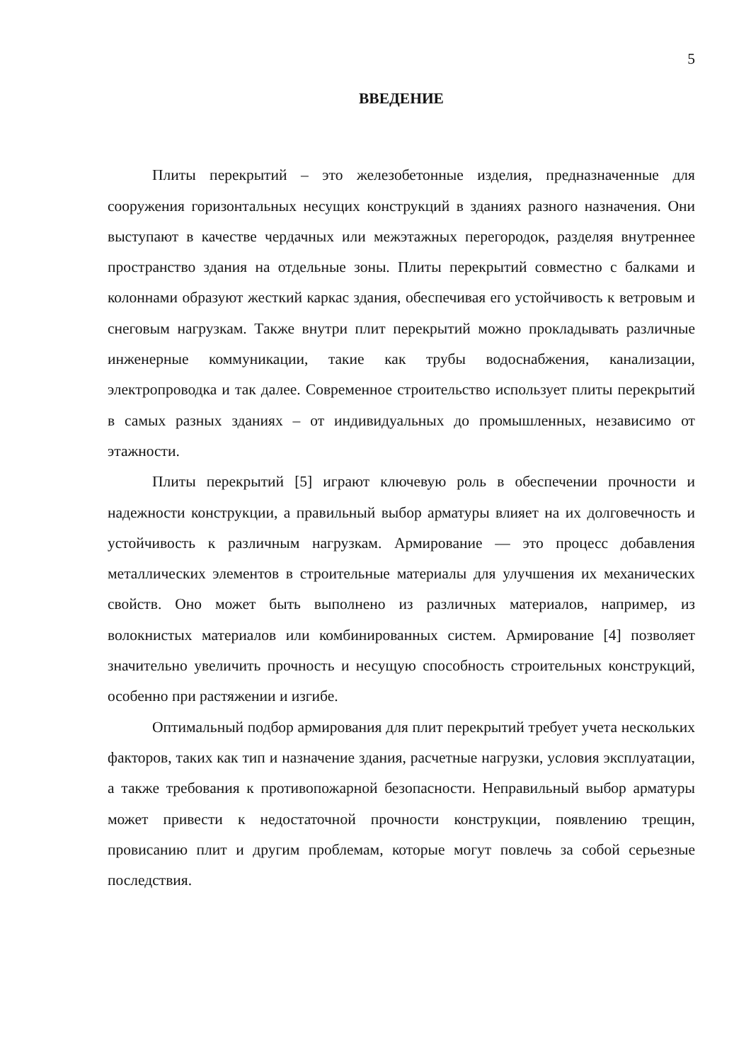5
ВВЕДЕНИЕ
Плиты перекрытий – это железобетонные изделия, предназначенные для сооружения горизонтальных несущих конструкций в зданиях разного назначения. Они выступают в качестве чердачных или межэтажных перегородок, разделяя внутреннее пространство здания на отдельные зоны. Плиты перекрытий совместно с балками и колоннами образуют жесткий каркас здания, обеспечивая его устойчивость к ветровым и снеговым нагрузкам. Также внутри плит перекрытий можно прокладывать различные инженерные коммуникации, такие как трубы водоснабжения, канализации, электропроводка и так далее. Современное строительство использует плиты перекрытий в самых разных зданиях – от индивидуальных до промышленных, независимо от этажности.
Плиты перекрытий [5] играют ключевую роль в обеспечении прочности и надежности конструкции, а правильный выбор арматуры влияет на их долговечность и устойчивость к различным нагрузкам. Армирование — это процесс добавления металлических элементов в строительные материалы для улучшения их механических свойств. Оно может быть выполнено из различных материалов, например, из волокнистых материалов или комбинированных систем. Армирование [4] позволяет значительно увеличить прочность и несущую способность строительных конструкций, особенно при растяжении и изгибе.
Оптимальный подбор армирования для плит перекрытий требует учета нескольких факторов, таких как тип и назначение здания, расчетные нагрузки, условия эксплуатации, а также требования к противопожарной безопасности. Неправильный выбор арматуры может привести к недостаточной прочности конструкции, появлению трещин, провисанию плит и другим проблемам, которые могут повлечь за собой серьезные последствия.